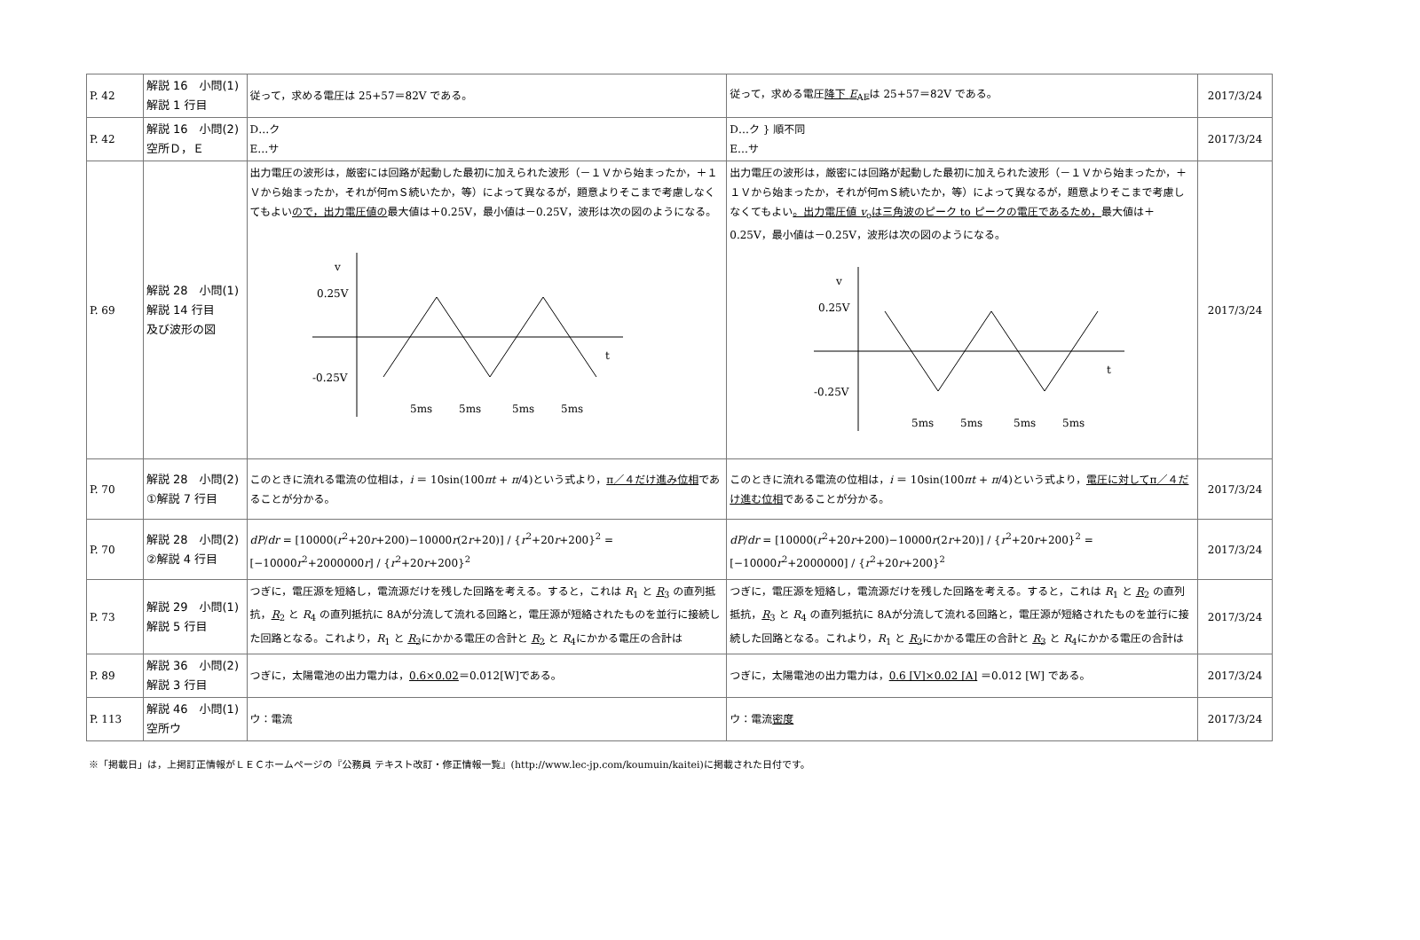| P. 42 | 解説 16 小問(1) 解説 1 行目 | 従って，求める電圧は 25+57＝82V である。 | 従って，求める電圧 降下 E<sub>AF</sub> は 25+57＝82V である。 | 2017/3/24 |
| P. 42 | 解説 16 小問(2) 空所Ｄ，Ｅ | D…ク E…サ | D…ク } 順不同 E…サ | 2017/3/24 |
| P. 69 | 解説 28 小問(1) 解説 14 行目 及び波形の図 | 出力電圧の波形は，厳密には回路が起動した最初に加えられた波形（－１Ｖから始まったか，＋１Ｖから始まったか，それが何ｍＳ続いたか，等）によって異なるが，題意よりそこまで考慮しなくてもよい ので，出力電圧値の 最大値は＋0.25V，最小値は－0.25V，波形は次の図のようになる。 v 0.25V -0.25V t 5ms 5ms 5ms 5ms | 出力電圧の波形は，厳密には回路が起動した最初に加えられた波形（－１Ｖから始まったか，＋１Ｖから始まったか，それが何ｍＳ続いたか，等）によって異なるが，題意よりそこまで考慮しなくてもよい 。出力電圧値 v<sub>o</sub>は三角波のピーク to ピークの電圧であるため， 最大値は＋0.25V，最小値は－0.25V，波形は次の図のようになる。 v 0.25V -0.25V t 5ms 5ms 5ms 5ms | 2017/3/24 |
| P. 70 | 解説 28 小問(2) ①解説 7 行目 | このときに流れる電流の位相は， i ＝ 10sin(100 πt + π /4)という式より， π／４だけ進み位相 であることが分かる。 | このときに流れる電流の位相は， i ＝ 10sin(100 πt + π /4)という式より， 電圧に対してπ／４だけ進む位相 であることが分かる。 | 2017/3/24 |
| P. 70 | 解説 28 小問(2) ②解説 4 行目 | dP / dr = [10000( r<sup>2</sup>+20 r +200)−10000 r (2 r +20)] / { r<sup>2</sup>+20 r +200}<sup>2</sup> = [−10000 r<sup>2</sup>+2000000 r ] / { r<sup>2</sup>+20 r +200}<sup>2</sup> | dP / dr = [10000( r<sup>2</sup>+20 r +200)−10000 r (2 r +20)] / { r<sup>2</sup>+20 r +200}<sup>2</sup> = [−10000 r<sup>2</sup>+2000000] / { r<sup>2</sup>+20 r +200}<sup>2</sup> | 2017/3/24 |
| P. 73 | 解説 29 小問(1) 解説 5 行目 | つぎに，電圧源を短絡し，電流源だけを残した回路を考える。すると，これは R<sub>1</sub> と R<sub>3</sub> の直列抵抗， R<sub>2</sub> と R<sub>4</sub> の直列抵抗に 8Aが分流して流れる回路と，電圧源が短絡されたものを並行に接続した回路となる。これより， R<sub>1</sub> と R<sub>3</sub> にかかる電圧の合計と R<sub>2</sub> と R<sub>4</sub>にかかる電圧の合計は | つぎに，電圧源を短絡し，電流源だけを残した回路を考える。すると，これは R<sub>1</sub> と R<sub>2</sub> の直列抵抗， R<sub>3</sub> と R<sub>4</sub> の直列抵抗に 8Aが分流して流れる回路と，電圧源が短絡されたものを並行に接続した回路となる。これより， R<sub>1</sub> と R<sub>2</sub> にかかる電圧の合計と R<sub>3</sub> と R<sub>4</sub>にかかる電圧の合計は | 2017/3/24 |
| P. 89 | 解説 36 小問(2) 解説 3 行目 | つぎに，太陽電池の出力電力は， 0.6×0.02 ＝0.012[W]である。 | つぎに，太陽電池の出力電力は， 0.6 [V]×0.02 [A] ＝0.012 [W] である。 | 2017/3/24 |
| P. 113 | 解説 46 小問(1) 空所ウ | ウ：電流 | ウ：電流 密度 | 2017/3/24 |
※「掲載日」は，上掲訂正情報がＬＥＣホームページの『公務員 テキスト改訂・修正情報一覧』(http://www.lec-jp.com/koumuin/kaitei)に掲載された日付です。